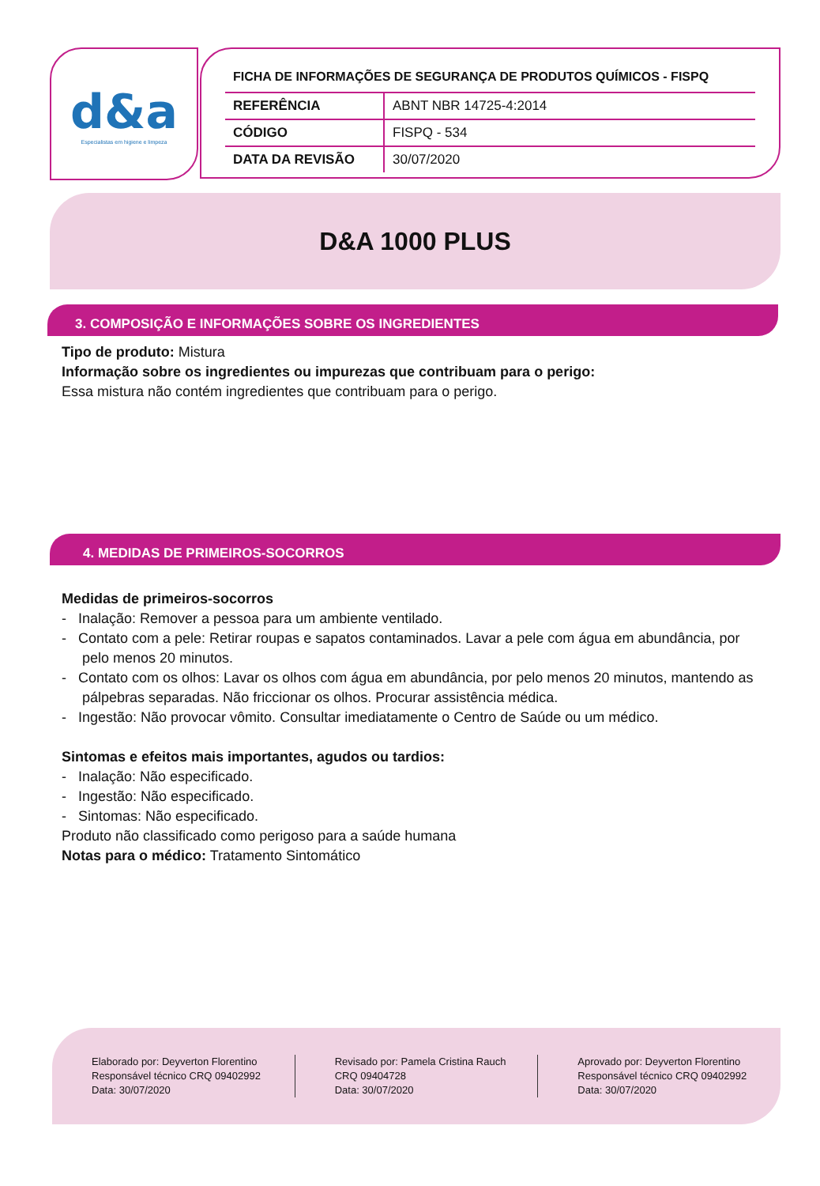d&a
Especialistas em higiene e limpeza
FICHA DE INFORMAÇÕES DE SEGURANÇA DE PRODUTOS QUÍMICOS - FISPQ
| REFERÊNCIA | ABNT NBR 14725-4:2014 |
| CÓDIGO | FISPQ - 534 |
| DATA DA REVISÃO | 30/07/2020 |
D&A 1000 PLUS
3. COMPOSIÇÃO E INFORMAÇÕES SOBRE OS INGREDIENTES
Tipo de produto: Mistura
Informação sobre os ingredientes ou impurezas que contribuam para o perigo:
Essa mistura não contém ingredientes que contribuam para o perigo.
4. MEDIDAS DE PRIMEIROS-SOCORROS
Medidas de primeiros-socorros
- Inalação: Remover a pessoa para um ambiente ventilado.
- Contato com a pele: Retirar roupas e sapatos contaminados. Lavar a pele com água em abundância, por pelo menos 20 minutos.
- Contato com os olhos: Lavar os olhos com água em abundância, por pelo menos 20 minutos, mantendo as pálpebras separadas. Não friccionar os olhos. Procurar assistência médica.
- Ingestão: Não provocar vômito. Consultar imediatamente o Centro de Saúde ou um médico.
Sintomas e efeitos mais importantes, agudos ou tardios:
- Inalação: Não especificado.
- Ingestão: Não especificado.
- Sintomas: Não especificado.
Produto não classificado como perigoso para a saúde humana
Notas para o médico: Tratamento Sintomático
Elaborado por: Deyverton Florentino
Responsável técnico CRQ 09402992
Data: 30/07/2020
Revisado por: Pamela Cristina Rauch
CRQ 09404728
Data: 30/07/2020
Aprovado por: Deyverton Florentino
Responsável técnico CRQ 09402992
Data: 30/07/2020